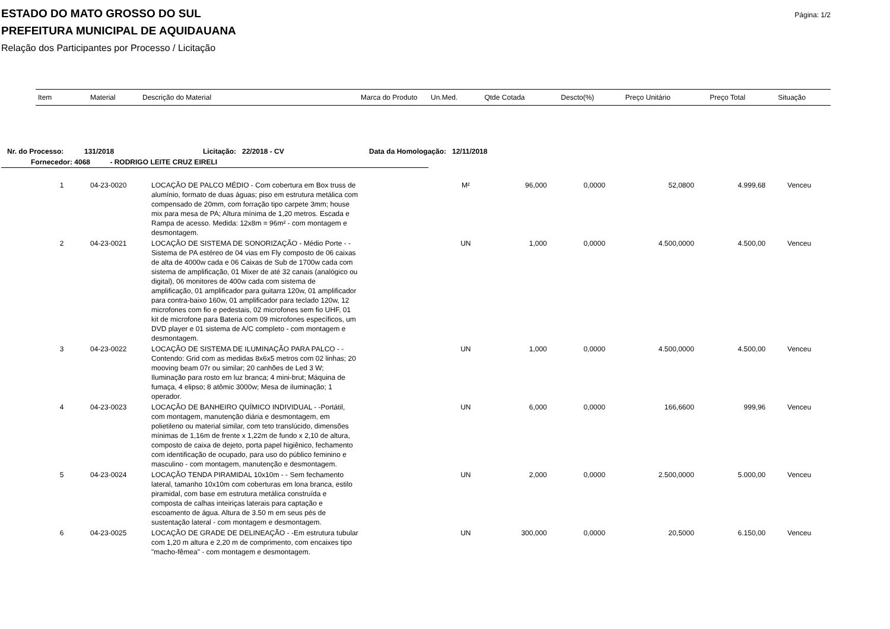Página: 1/2
ESTADO DO MATO GROSSO DO SUL
PREFEITURA MUNICIPAL DE AQUIDAUANA
Relação dos Participantes por Processo / Licitação
| Item | Material | Descrição do Material | Marca do Produto | Un.Med. | Qtde Cotada | Descto(%) | Preço Unitário | Preço Total | Situação |
| --- | --- | --- | --- | --- | --- | --- | --- | --- | --- |
Nr. do Processo: 131/2018 Licitação: 22/2018 - CV Data da Homologação: 12/11/2018
Fornecedor: 4068 - RODRIGO LEITE CRUZ EIRELI
| 1 | 04-23-0020 | LOCAÇÃO DE PALCO MÉDIO - Com cobertura em Box truss de alumínio, formato de duas águas; piso em estrutura metálica com compensado de 20mm, com forração tipo carpete 3mm; house mix para mesa de PA; Altura mínima de 1,20 metros. Escada e Rampa de acesso. Medida: 12x8m = 96m² - com montagem e desmontagem. | | M² | 96,000 | 0,0000 | 52,0800 | 4.999,68 | Venceu |
| 2 | 04-23-0021 | LOCAÇÃO DE SISTEMA DE SONORIZAÇÃO - Médio Porte - - Sistema de PA estéreo de 04 vias em Fly composto de 06 caixas de alta de 4000w cada e 06 Caixas de Sub de 1700w cada com sistema de amplificação, 01 Mixer de até 32 canais (analógico ou digital), 06 monitores de 400w cada com sistema de amplificação, 01 amplificador para guitarra 120w, 01 amplificador para contra-baixo 160w, 01 amplificador para teclado 120w, 12 microfones com fio e pedestais, 02 microfones sem fio UHF, 01 kit de microfone para Bateria com 09 microfones específicos, um DVD player e 01 sistema de A/C completo - com montagem e desmontagem. | | UN | 1,000 | 0,0000 | 4.500,0000 | 4.500,00 | Venceu |
| 3 | 04-23-0022 | LOCAÇÃO DE SISTEMA DE ILUMINAÇÃO PARA PALCO - - Contendo: Grid com as medidas 8x6x5 metros com 02 linhas; 20 mooving beam 07r ou similar; 20 canhões de Led 3 W; Iluminação para rosto em luz branca; 4 mini-brut; Máquina de fumaça, 4 elipso; 8 atômic 3000w; Mesa de iluminação; 1 operador. | | UN | 1,000 | 0,0000 | 4.500,0000 | 4.500,00 | Venceu |
| 4 | 04-23-0023 | LOCAÇÃO DE BANHEIRO QUÍMICO INDIVIDUAL - -Portátil, com montagem, manutenção diária e desmontagem, em polietileno ou material similar, com teto translúcido, dimensões mínimas de 1,16m de frente x 1,22m de fundo x 2,10 de altura, composto de caixa de dejeto, porta papel higiênico, fechamento com identificação de ocupado, para uso do público feminino e masculino - com montagem, manutenção e desmontagem. | | UN | 6,000 | 0,0000 | 166,6600 | 999,96 | Venceu |
| 5 | 04-23-0024 | LOCAÇÃO TENDA PIRAMIDAL 10x10m - - Sem fechamento lateral, tamanho 10x10m com coberturas em lona branca, estilo piramidal, com base em estrutura metálica construída e composta de calhas inteiriças laterais para captação e escoamento de água. Altura de 3.50 m em seus pés de sustentação lateral - com montagem e desmontagem. | | UN | 2,000 | 0,0000 | 2.500,0000 | 5.000,00 | Venceu |
| 6 | 04-23-0025 | LOCAÇÃO DE GRADE DE DELINEAÇÃO - -Em estrutura tubular com 1,20 m altura e 2,20 m de comprimento, com encaixes tipo "macho-fêmea" - com montagem e desmontagem. | | UN | 300,000 | 0,0000 | 20,5000 | 6.150,00 | Venceu |